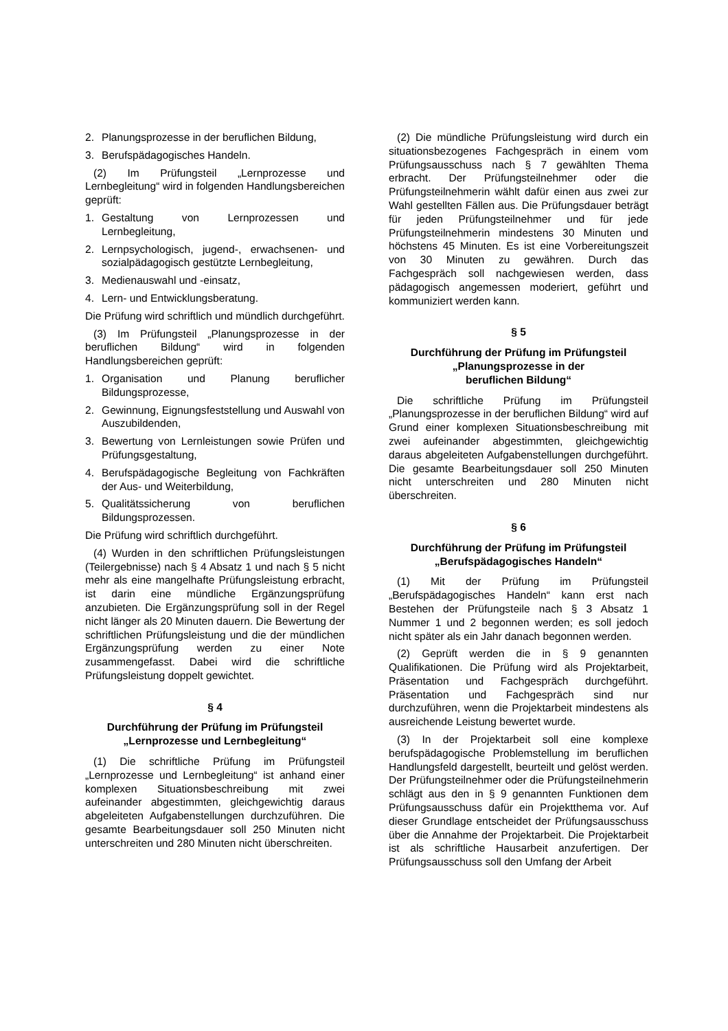2. Planungsprozesse in der beruflichen Bildung,
3. Berufspädagogisches Handeln.
(2) Im Prüfungsteil „Lernprozesse und Lernbegleitung“ wird in folgenden Handlungsbereichen geprüft:
1. Gestaltung von Lernprozessen und Lernbegleitung,
2. Lernpsychologisch, jugend-, erwachsenen- und sozialpädagogisch gestützte Lernbegleitung,
3. Medienauswahl und -einsatz,
4. Lern- und Entwicklungsberatung.
Die Prüfung wird schriftlich und mündlich durchgeführt.
(3) Im Prüfungsteil „Planungsprozesse in der beruflichen Bildung“ wird in folgenden Handlungsbereichen geprüft:
1. Organisation und Planung beruflicher Bildungsprozesse,
2. Gewinnung, Eignungsfeststellung und Auswahl von Auszubildenden,
3. Bewertung von Lernleistungen sowie Prüfen und Prüfungsgestaltung,
4. Berufspädagogische Begleitung von Fachkräften der Aus- und Weiterbildung,
5. Qualitätssicherung von beruflichen Bildungsprozessen.
Die Prüfung wird schriftlich durchgeführt.
(4) Wurden in den schriftlichen Prüfungsleistungen (Teilergebnisse) nach § 4 Absatz 1 und nach § 5 nicht mehr als eine mangelhafte Prüfungsleistung erbracht, ist darin eine mündliche Ergänzungsprüfung anzubieten. Die Ergänzungsprüfung soll in der Regel nicht länger als 20 Minuten dauern. Die Bewertung der schriftlichen Prüfungsleistung und die der mündlichen Ergänzungsprüfung werden zu einer Note zusammengefasst. Dabei wird die schriftliche Prüfungsleistung doppelt gewichtet.
§ 4
Durchführung der Prüfung im Prüfungsteil „Lernprozesse und Lernbegleitung“
(1) Die schriftliche Prüfung im Prüfungsteil „Lernprozesse und Lernbegleitung“ ist anhand einer komplexen Situationsbeschreibung mit zwei aufeinander abgestimmten, gleichgewichtig daraus abgeleiteten Aufgabenstellungen durchzuführen. Die gesamte Bearbeitungsdauer soll 250 Minuten nicht unterschreiten und 280 Minuten nicht überschreiten.
(2) Die mündliche Prüfungsleistung wird durch ein situationsbezogenes Fachgespräch in einem vom Prüfungsausschuss nach § 7 gewählten Thema erbracht. Der Prüfungsteilnehmer oder die Prüfungsteilnehmerin wählt dafür einen aus zwei zur Wahl gestellten Fällen aus. Die Prüfungsdauer beträgt für jeden Prüfungsteilnehmer und für jede Prüfungsteilnehmerin mindestens 30 Minuten und höchstens 45 Minuten. Es ist eine Vorbereitungszeit von 30 Minuten zu gewähren. Durch das Fachgespräch soll nachgewiesen werden, dass pädagogisch angemessen moderiert, geführt und kommuniziert werden kann.
§ 5
Durchführung der Prüfung im Prüfungsteil
„Planungsprozesse in der
beruflichen Bildung“
Die schriftliche Prüfung im Prüfungsteil „Planungsprozesse in der beruflichen Bildung“ wird auf Grund einer komplexen Situationsbeschreibung mit zwei aufeinander abgestimmten, gleichgewichtig daraus abgeleiteten Aufgabenstellungen durchgeführt. Die gesamte Bearbeitungsdauer soll 250 Minuten nicht unterschreiten und 280 Minuten nicht überschreiten.
§ 6
Durchführung der Prüfung im Prüfungsteil
„Berufspädagogisches Handeln“
(1) Mit der Prüfung im Prüfungsteil „Berufspädagogisches Handeln“ kann erst nach Bestehen der Prüfungsteile nach § 3 Absatz 1 Nummer 1 und 2 begonnen werden; es soll jedoch nicht später als ein Jahr danach begonnen werden.
(2) Geprüft werden die in § 9 genannten Qualifikationen. Die Prüfung wird als Projektarbeit, Präsentation und Fachgespräch durchgeführt. Präsentation und Fachgespräch sind nur durchzuführen, wenn die Projektarbeit mindestens als ausreichende Leistung bewertet wurde.
(3) In der Projektarbeit soll eine komplexe berufspädagogische Problemstellung im beruflichen Handlungsfeld dargestellt, beurteilt und gelöst werden. Der Prüfungsteilnehmer oder die Prüfungsteilnehmerin schlägt aus den in § 9 genannten Funktionen dem Prüfungsausschuss dafür ein Projektthema vor. Auf dieser Grundlage entscheidet der Prüfungsausschuss über die Annahme der Projektarbeit. Die Projektarbeit ist als schriftliche Hausarbeit anzufertigen. Der Prüfungsausschuss soll den Umfang der Arbeit